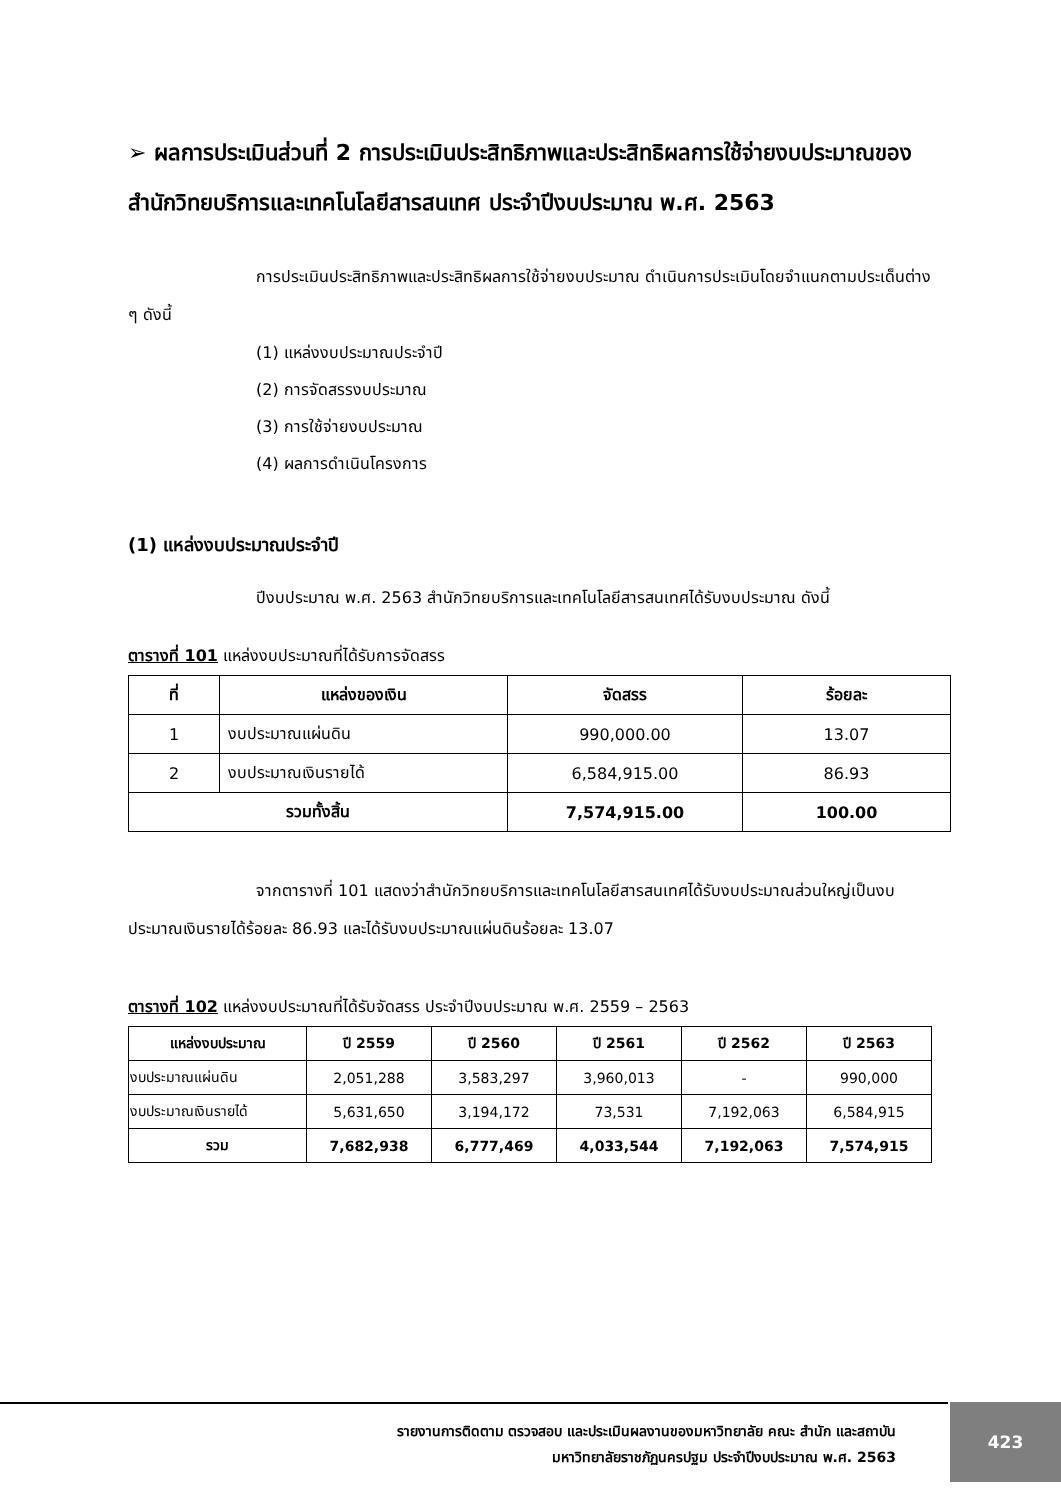➢ ผลการประเมินส่วนที่ 2 การประเมินประสิทธิภาพและประสิทธิผลการใช้จ่ายงบประมาณของสำนักวิทยบริการและเทคโนโลยีสารสนเทศ ประจำปีงบประมาณ พ.ศ. 2563
การประเมินประสิทธิภาพและประสิทธิผลการใช้จ่ายงบประมาณ ดำเนินการประเมินโดยจำแนกตามประเด็นต่าง ๆ ดังนี้
(1) แหล่งงบประมาณประจำปี
(2) การจัดสรรงบประมาณ
(3) การใช้จ่ายงบประมาณ
(4) ผลการดำเนินโครงการ
(1) แหล่งงบประมาณประจำปี
ปีงบประมาณ พ.ศ. 2563 สำนักวิทยบริการและเทคโนโลยีสารสนเทศได้รับงบประมาณ ดังนี้
ตารางที่ 101 แหล่งงบประมาณที่ได้รับการจัดสรร
| ที่ | แหล่งของเงิน | จัดสรร | ร้อยละ |
| --- | --- | --- | --- |
| 1 | งบประมาณแผ่นดิน | 990,000.00 | 13.07 |
| 2 | งบประมาณเงินรายได้ | 6,584,915.00 | 86.93 |
| รวมทั้งสิ้น | | 7,574,915.00 | 100.00 |
จากตารางที่ 101 แสดงว่าสำนักวิทยบริการและเทคโนโลยีสารสนเทศได้รับงบประมาณส่วนใหญ่เป็นงบประมาณเงินรายได้ร้อยละ 86.93 และได้รับงบประมาณแผ่นดินร้อยละ 13.07
ตารางที่ 102 แหล่งงบประมาณที่ได้รับจัดสรร ประจำปีงบประมาณ พ.ศ. 2559 – 2563
| แหล่งงบประมาณ | ปี 2559 | ปี 2560 | ปี 2561 | ปี 2562 | ปี 2563 |
| --- | --- | --- | --- | --- | --- |
| งบประมาณแผ่นดิน | 2,051,288 | 3,583,297 | 3,960,013 | - | 990,000 |
| งบประมาณเงินรายได้ | 5,631,650 | 3,194,172 | 73,531 | 7,192,063 | 6,584,915 |
| รวม | 7,682,938 | 6,777,469 | 4,033,544 | 7,192,063 | 7,574,915 |
รายงานการติดตาม ตรวจสอบ และประเมินผลงานของมหาวิทยาลัย คณะ สำนัก และสถาบัน
มหาวิทยาลัยราชภัฏนครปฐม ประจำปีงบประมาณ พ.ศ. 2563
423